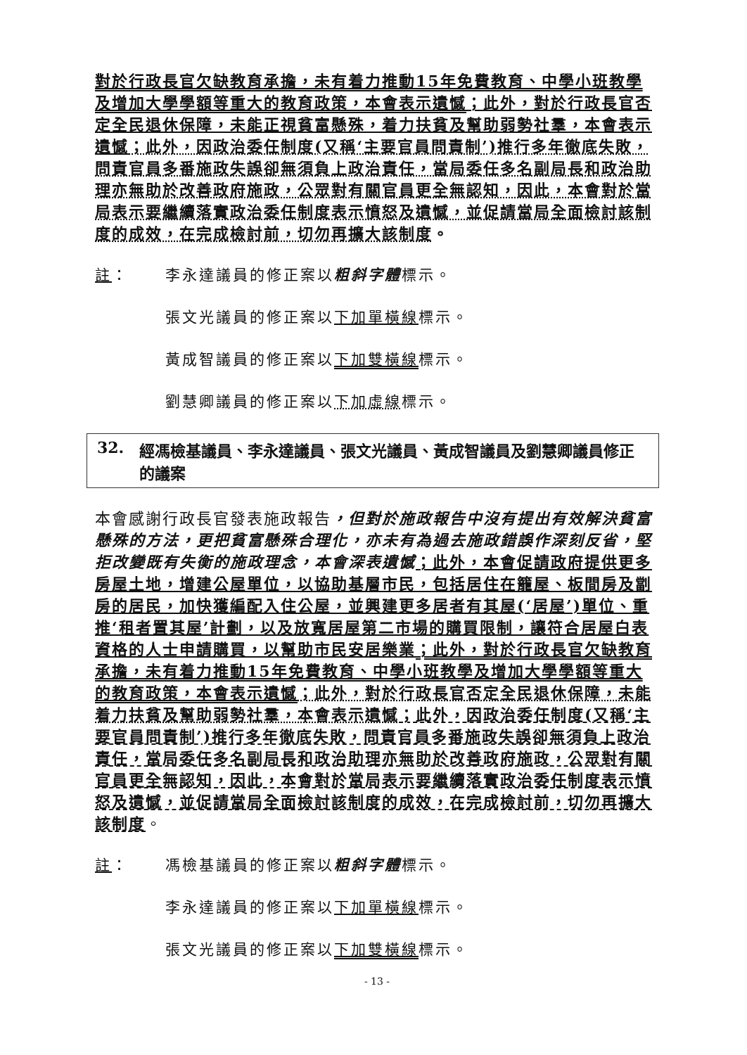對於行政長官欠缺教育承擔，未有着力推動15年免費教育、中學小班教學及增加大學學額等重大的教育政策，本會表示遺憾；此外，對於行政長官否定全民退休保障，未能正視貧富懸殊，着力扶貧及幫助弱勢社羣，本會表示遺憾；此外，因政治委任制度(又稱‘主要官員問責制’)推行多年徹底失敗，問責官員多番施政失誤卻無須負上政治責任，當局委任多名副局長和政治助理亦無助於改善政府施政，公眾對有關官員更全無認知，因此，本會對於當局表示要繼續落實政治委任制度表示憤怒及遺憾，並促請當局全面檢討該制度的成效，在完成檢討前，切勿再擴大該制度。
註： 李永達議員的修正案以粗斜字體標示。
張文光議員的修正案以下加單橫線標示。
黃成智議員的修正案以下加雙橫線標示。
劉慧卿議員的修正案以下加虛線標示。
32. 經馮檢基議員、李永達議員、張文光議員、黃成智議員及劉慧卿議員修正的議案
本會感謝行政長官發表施政報告，但對於施政報告中沒有提出有效解決貧富懸殊的方法，更把貧富懸殊合理化，亦未有為過去施政錯誤作深刻反省，堅拒改變既有失衡的施政理念，本會深表遺憾；此外，本會促請政府提供更多房屋土地，增建公屋單位，以協助基層市民，包括居住在籠屋、板間房及劏房的居民，加快獲編配入住公屋，並興建更多居者有其屋(‘居屋’)單位、重推‘租者置其屋’計劃，以及放寬居屋第二市場的購買限制，讓符合居屋白表資格的人士申請購買，以幫助市民安居樂業；此外，對於行政長官欠缺教育承擔，未有着力推動15年免費教育、中學小班教學及增加大學學額等重大的教育政策，本會表示遺憾；此外，對於行政長官否定全民退休保障，未能着力扶貧及幫助弱勢社羣，本會表示遺憾；此外，因政治委任制度(又稱‘主要官員問責制’)推行多年徹底失敗，問責官員多番施政失誤卻無須負上政治責任，當局委任多名副局長和政治助理亦無助於改善政府施政，公眾對有關官員更全無認知，因此，本會對於當局表示要繼續落實政治委任制度表示憤怒及遺憾，並促請當局全面檢討該制度的成效，在完成檢討前，切勿再擴大該制度。
註： 馮檢基議員的修正案以粗斜字體標示。
李永達議員的修正案以下加單橫線標示。
張文光議員的修正案以下加雙橫線標示。
- 13 -